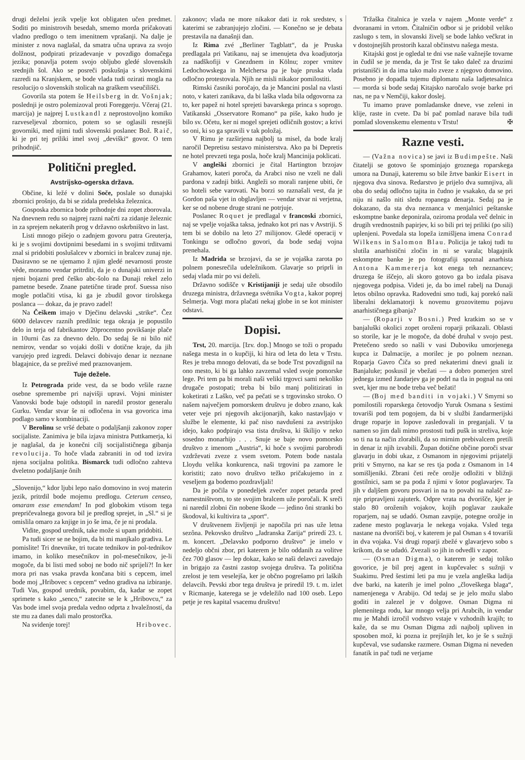drugi deželni jezik vpelje kot obligaten učen predmet. Soditi po ministrovih besedah, smemo morda pričakovati vladno predlogo o tem imenitnem vprašanji. Na dalje je minister z nova naglašal, da smatra učna uprava za svojo dolžnost, podpirati prizadevanje v povzdigo domačega jezika; ponavlja potem svojo obljubo gledé slovenskih srednjih šol. Ako se posreči poskušnja s slovenskimi razredi na Kranjskem, se bode vlada tudi ozirati mogla na resolucijo o slovenskih stolicah na graškem vseučilišči.
Govorila sta potem še Heilsberg in dr. Vošnjak; poslednji je ostro polemizoval proti Foreggerju. Včeraj (21. marcija) je najprej Lustkandl z neprostovoljno komiko razveseljeval zbornico, potem so se oglasili resnejši govorniki, med njimi tudi slovenski poslanec Bož. Raič, ki je pri tej priliki imel svoj „deviški“ govor. O tem prihodnjič.
Politični pregled.
Avstrijsko-ogerska država.
Občine, ki ležé v dolini Soče, poslale so dunajski zbornici prošnjo, da bi se zidala predelska železnica.
Gosposka zbornica bode prihodnje dni zopet zborovala. Na dnevnem redu so najprej razni načrti za zidanje železnic in za sprejem nekaterih prog v državno oskrbništvo in last.
Listi mnogo pišejo o zadnjem govoru patra Greuterja, ki je s svojimi dovtipnimi besedami in s svojimi trditvami znal si pridobiti poslušalcev v zbornici in bralcev zunaj nje. Dasiravno se ne ujemamo ž njim gledé nevarnosti proste vêde, moramo vendar pritrditi, da je o dunajski univerzi in njeni bojazni pred češko abc-šolo na Dunaji rekel zelo pametne besede. Znane patetične tirade prof. Suessa niso mogle potlačiti vtisa, ki ga je zbudil govor tirolskega poslanca — dokaz, da je pravo zadel!
Na Češkem imajo v Dječinu delavski „strike“. Čez 6000 delavcev raznih predilnic tega okraja je popustilo delo in terja od fabrikantov 20procentno povikšanje plače in 10urni čas za dnevno delo. Do sedaj še ni bilo nič nemirov, vendar so vojaki došli v dotične kraje, da jih varujejo pred izgredi. Delavci dobivajo denar iz neznane blagajnice, da se preživé med praznovanjem.
Tuje dežele.
Iz Petrograda pride vest, da se bodo vršile razne osebne spremembe pri najvišji upravi. Vojni minister Vanovski bode baje odstopil in naredil prostor generalu Gurku. Vendar stvar še ni odločena in vsa govorica ima podlago samo v kombinaciji.
V Berolinu se vršé debate o podaljšanji zakonov zoper socijaliste. Zanimiva je bila izjava ministra Puttkamerja, ki je naglašal, da je konečni cilj socijalističnega gibanja revolucija. To hoče vlada zabraniti in od tod izvira njena socijalna politika. Bismarck tudi odločno zahteva dveletno podaljšanje ônih
„Slovenijo,“ kdor ljubi lepo našo domovino in svoj materin jezik, pritrdil bode mojemu predlogu. Ceterum censeo, omaram esse emendam! In pod globokim vtisom tega prepričevalnega govora bil je predlog sprejet, in „Sl.“ si je omislila omaro za knjige in jo še ima, če je ni prodala.
Vidite, gospod urednik, take može si upam pridobiti.
Pa tudi sicer se ne bojim, da bi mi manjkalo gradiva. Le pomislite! Tri dnevnike, tri tucate tednikov in pol-tednikov imamo, in koliko mesečnikov in pol-mesečnikov, je-li mogoče, da bi listi med soboj ne bodo nič sprijeli?! In ker mora pri nas vsaka pravda končana biti s cepcem, imel bode moj „Hribovec s cepcem“ vedno gradiva na izbiranje. Tudi Vas, gospod urednik, povabim, da, kadar se zopet sprimete s kako „senco,“ zatecite se le k „Hribovcu,“ za Vas bode imel svoja predala vedno odprta z hvaležností, da ste mu za danes dali malo prostorčka.
Na svidenje torej! Hribovec.
zakonov; vlada ne more nikakor dati iz rok sredstev, s katerimi se zabranjujejo zločini. — Konečno se je debata prestavila na današnji dan.
Iz Rima zvé „Berliner Tagblatt“, da je Pruska predlagala pri Vatikanu, naj se imenujeta dva koadjutorja za nadškofiji v Gnezdnem in Kölnu; zoper vrnitev Ledochowskega in Melchersa pa je baje pruska vlada odločno protestovala. Njih ne misli nikakor pomilostiti.
Rimski časniki poročajo, da je Mancini poslal na vlasti noto, v kateri zanikava, da bi laška vlada bila odgovorna za to, ker papež ni hotel sprejeti bavarskega princa s soprogo. Vatikanski „Osservatore Romano“ pa piše, kako hudo je bilo sv. Očetu, ker ni mogel sprejeti odličnih gostov; a krivi so oni, ki so ga spravili v tak položaj.
V Rimu je razširjena najbolj ta misel, da bode kralj naročil Depretisu sestavo ministerstva. Ako pa bi Depretis ne hotel prevzeti tega posla, hoče kralj Mancinija poklicati.
V angleški zbornici je čital Hartington brzojav Grahamov, kateri poroča, da Arabci niso ne vzeli ne dali pardona v zadnji bitki. Angleži so morali ranjene ubiti, če so hoteli sebe varovati. Na borzi so raznašali vest, da je Gordon paša vjet in obglavljen — vendar stvar ni verjetna, ker se od nobene druge strani ne potrjuje.
Poslanec Roquet je predlagal v francoski zbornici, naj se vpelje vojaška taksa, jednako kot pri nas v Avstriji. S tem bi se dobilo na leto 27 milijonov. Gledé operacij v Tonkingu se odločno govori, da bode sedaj vojna prenehala.
Iz Madrida se brzojavi, da se je vojaška zarota po polnem ponesrečila udeležnikom. Glavarje so priprli in sedaj vlada mir po vsi deželi.
Državno sodišče v Kristijaniji je sedaj uže obsodilo druzega ministra, državnega svétnika Vogta, kakor poprej Selmerja. Vogt mora plačati nekaj globe in se kot minister odstavi.
Dopisi.
Trst, 20. marcija. [Izv. dop.] Mnogo se toži o propadu našega mesta in o kupčiji, ki hira od leta do leta v Trstu. Res je treba mnogo delovati, da se bode Trst povzdignil na ono mesto, ki bi ga lahko zavzemal vsled svoje pomorske lege. Pri tem pa bi morali naši veliki trgovci sami nekoliko drugače postopati; treba bi bilo manj politizirati in koketirati z Laško, več pa pečati se s trgovinsko stroko. O našem največjem pomorskem društvu je dobro znano, kak veter veje pri njegovih akcijonarjih, kako nastavljajo v službe le elemente, ki pač niso navdušeni za avstrijsko idejo, kako podpirajo vsa tista društva, ki škilijo v neko sosedno monarhijo . . . Snuje se baje novo pomorsko društvo z imenom „Austria“, ki hoče s svojimi parobrodi vzdrževati zveze z vsem svetom. Potem bode nastala Lloydu velika konkurenca, naši trgovini pa zamore le koristiti; zato novo društvo težko pričakujemo in z veseljem ga bodemo pozdravljali!
Da je počila v ponedeljek zvečer zopet petarda pred namestništvom, to ste svojim bralcem uže poročali. K sreči ni naredil zlobni čin nobene škode — jedino ôni stranki bo škodoval, ki kultivira ta „sport“.
V društvenem življenji je napočila pri nas uže letna sezôna. Pekovsko društvo „Jadranska Zarija“ priredí 23. t. m. koncert. „Delavsko podporno društvo“ je imelo v nedeljo občni zbor, pri katerem je bilo oddanih za volitve čez 700 glasov — lep dokaz, kako se naši delavci zavedajo in brigajo za častni zastop svojega društva. Ta politična zrelost je tem veselejša, ker je občno pogrešamo pri laških delavcih. Pevski zbor tega društva je priredil 19. t. m. izlet v Ricmanje, katerega se je vdeležilo nad 100 oseb. Lepo petje je res kapital vsacemu društvu!
Tržaška čitalnica je vzela v najem „Monte verde“ z dvoranami in vrtom. Čitalničin odbor si je pridobil veliko zaslugo s tem, in slovanski živelj se bode lahko večkrat in v dostojnejših prostorih kazal občinstvu našega mesta.
Kitajski gost je ogledal te dni vse naše važnejše tovarne in čudil se je menda, da je Trst še tako daleč za druzimi pristanišči in da ima tako malo zveze z njegovo domovino. Posebno je dopadla tujemu diplomatu naša ladjetesalnica — morda si bode sedaj Kitajsko naročalo svoje barke pri nas, ne pa v Nemčiji, kakor doslej.
Tu imamo prave pomladanske dneve, vse zeleni in klije, raste in cvete. Da bi pač pomlad narave bila tudi pomlad slovenskemu elementu v Trstu! ✠
Razne vesti.
— (Važna novica) se javi iz Budimpešte. Naši čitatelji se gotovo še spominjajo groznega roparskega umora na Dunaji, kateremu so bile žrtve bankir Eisert in njegova dva sinova. Redarstvo je prijelo dva sumnjiva, ali oba do sedaj odločno tajita in čudno je vsakako, da se pri niju ni našlo niti sledu ropanega denarja. Sedaj pa je dokazano, da sta dva neznanca v menjalnici peštanske eskomptne banke deponirala, oziroma prodala več delnic in drugih vrednostnih papirjev, ki so bili pri tej priliki (po sili) uplenjeni. Povedala sta lopeža izmišljena imena Conrad Wilkens in Salomon Blau. Policija je takoj tudi tu slutila anarhistični zločin in ni se varala; blagajnik eskomptne banke je po fotografiji spoznal anarhista Antona Kammererja kot enega teh neznancev; druzega še iščejo, ali skoro gotovo ga bo izdala pisava njegovega podpisa. Videti je, da bo imel rabelj na Dunaji letos obilno opravka. Radovedni smo tudi, kaj porekó naši liberalni deklamatorji k novemu grozovitemu pojavu anarhističnega gibanja?
— (Roparji v Bosni.) Pred kratkim so se v banjaluški okolici zopet oroženi roparji prikazali. Oblasti so storile, kar je le mogoče, da dobé druhal v svojo pest. Pretečeno sredo so našli v vasi Duboviku umorjenega kupca iz Dalmacije, a morilec je po polnem neznan. Roparja Gavro Čiča so pred nekaterimi dnevi gnali iz Banjaluke; poskusil je vbežati — a dobro pomerjen strel jednega izmed žandarjev ga je podrl na tla in pognal na oni svet, kjer mu ne bode treba več bežati!
— (Boj med banditi in vojaki.) V Smyrni so pomilostili roparskega četovodjo Yuruk Osmana s šestimi tovariši pod tem pogojem, da bi v službi žandarmerijski druge roparje in lopove zasledovali in preganjali. V ta namen so jim dali mimo prostosti tudi pušk in streliva, koje so ti na ta način zlorabili, da so mirnim prebivalcem pretili in denar iz njih izvabili. Župan dotične občine poroči stvar glavarju in dobi ukaz, z Osmanom in njegovimi prijatelji priti v Smyrno, na kar se res tja poda z Osmanom in 14 somišljeniki. Zbrani četi reče orožje odložiti v bližnji gostilnici, sam se pa poda ž njimi v šotor poglavarjev. Ta jih v daljšem govoru posvari in na to povabi na nalašč za-nje pripravljeni zajuterk. Odpre vrata na dvorišče, kjer je stalo 80 oroženih vojakov, kojih poglavar zaukaže roparjem, naj se udadó. Osman zavpije, potegne orožje in zadene mesto poglavarja le nekega vojaka. Vsled tega nastane na dvorišči boj, v katerem je pal Osman s 4 tovariši in dva vojaka. Vsi drugi roparji zbežé v glavarjevo sobo s krikom, da se udadó. Zvezali so jih in odvedli v zapor.
— (Osman Digma), o katerem je sedaj toliko govorice, je bil prej agent in kupčevalec s sužnji v Suakimu. Pred šestimi leti pa mu je vzela angleška ladija dve barki, na katerih je imel polno „človeškega blaga“, namenjenega v Arabijo. Od tedaj se je jelo možu slabo goditi in zalezel je v dolgove. Osman Digma ni plemenitega rodu, kar mnogo velja pri Arabcih, in vendar mu je Mahdi izročil vodstvo vstaje v vzhodnih krajih; to kaže, da se mu Osman Digma zdi najbolj upliven in sposoben mož, ki pozna iz prejšnjih let, ko je še s sužnji kupčeval, vse sudanske razmere. Osman Digma ni neveden fanatik in pač tudi ne verjame